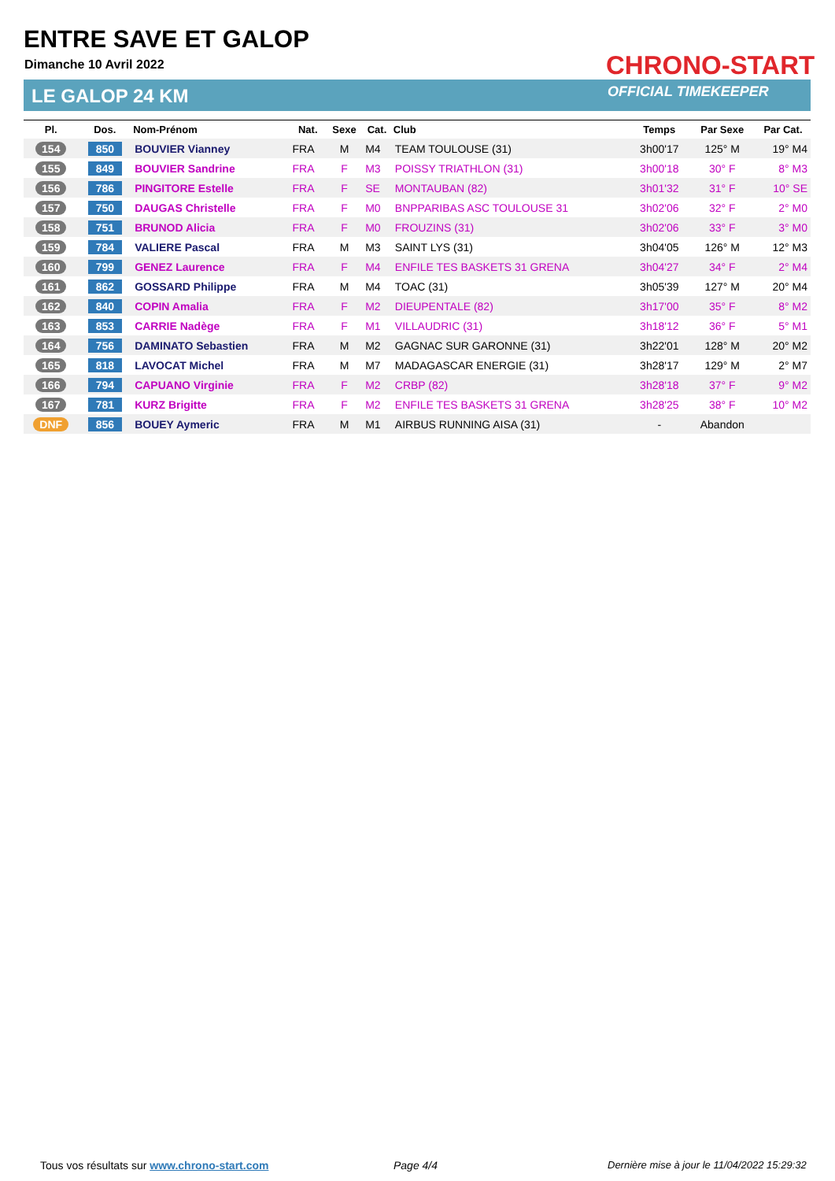ENTRE SAVE ET GALOP
Dimanche 10 Avril 2022
LE GALOP 24 KM
CHRONO-START
OFFICIAL TIMEKEEPER
| Pl. | Dos. | Nom-Prénom | Nat. | Sexe | Cat. | Club | Temps | Par Sexe | Par Cat. |
| --- | --- | --- | --- | --- | --- | --- | --- | --- | --- |
| 154 | 850 | BOUVIER Vianney | FRA | M | M4 | TEAM TOULOUSE (31) | 3h00'17 | 125° M | 19° M4 |
| 155 | 849 | BOUVIER Sandrine | FRA | F | M3 | POISSY TRIATHLON (31) | 3h00'18 | 30° F | 8° M3 |
| 156 | 786 | PINGITORE Estelle | FRA | F | SE | MONTAUBAN (82) | 3h01'32 | 31° F | 10° SE |
| 157 | 750 | DAUGAS Christelle | FRA | F | M0 | BNPPARIBAS ASC TOULOUSE 31 | 3h02'06 | 32° F | 2° M0 |
| 158 | 751 | BRUNOD Alicia | FRA | F | M0 | FROUZINS (31) | 3h02'06 | 33° F | 3° M0 |
| 159 | 784 | VALIERE Pascal | FRA | M | M3 | SAINT LYS (31) | 3h04'05 | 126° M | 12° M3 |
| 160 | 799 | GENEZ Laurence | FRA | F | M4 | ENFILE TES BASKETS 31 GRENA | 3h04'27 | 34° F | 2° M4 |
| 161 | 862 | GOSSARD Philippe | FRA | M | M4 | TOAC (31) | 3h05'39 | 127° M | 20° M4 |
| 162 | 840 | COPIN Amalia | FRA | F | M2 | DIEUPENTALE (82) | 3h17'00 | 35° F | 8° M2 |
| 163 | 853 | CARRIE Nadège | FRA | F | M1 | VILLAUDRIC (31) | 3h18'12 | 36° F | 5° M1 |
| 164 | 756 | DAMINATO Sebastien | FRA | M | M2 | GAGNAC SUR GARONNE (31) | 3h22'01 | 128° M | 20° M2 |
| 165 | 818 | LAVOCAT Michel | FRA | M | M7 | MADAGASCAR ENERGIE (31) | 3h28'17 | 129° M | 2° M7 |
| 166 | 794 | CAPUANO Virginie | FRA | F | M2 | CRBP (82) | 3h28'18 | 37° F | 9° M2 |
| 167 | 781 | KURZ Brigitte | FRA | F | M2 | ENFILE TES BASKETS 31 GRENA | 3h28'25 | 38° F | 10° M2 |
| DNF | 856 | BOUEY Aymeric | FRA | M | M1 | AIRBUS RUNNING AISA (31) | - | Abandon | |
Tous vos résultats sur www.chrono-start.com
Page 4/4
Dernière mise à jour le 11/04/2022 15:29:32